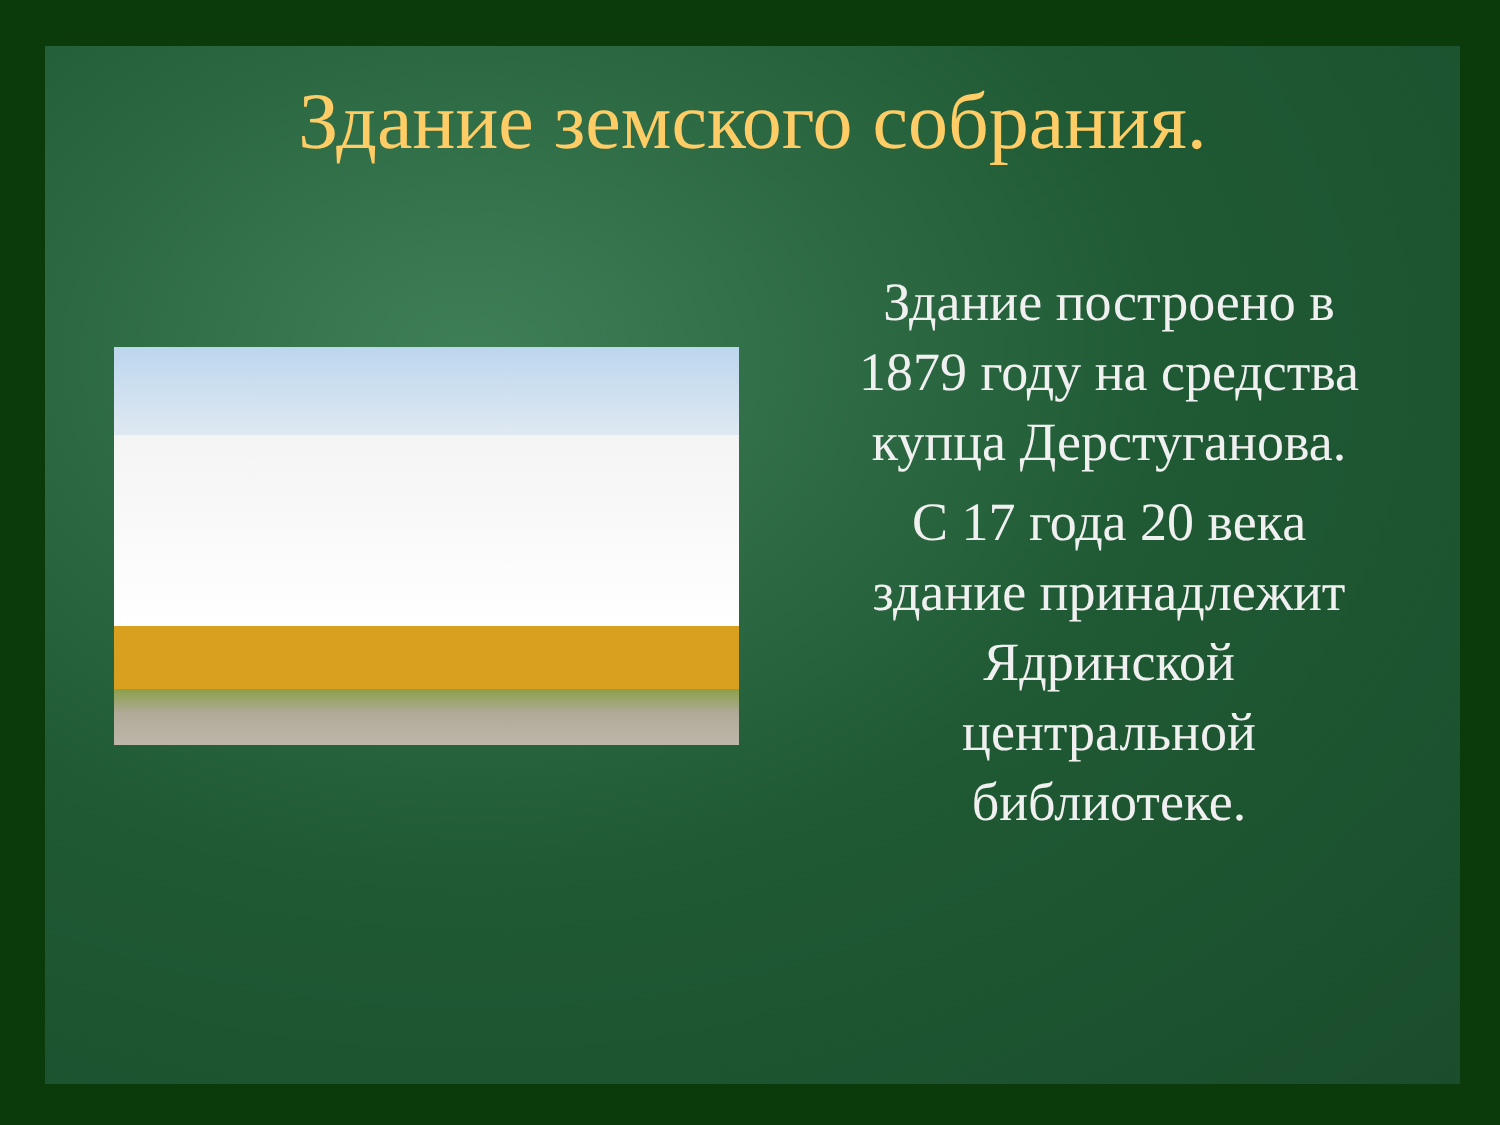Здание земского собрания.
Здание построено в 1879 году на средства купца Дерстуганова.
С 17 года 20 века здание принадлежит Ядринской центральной библиотеке.